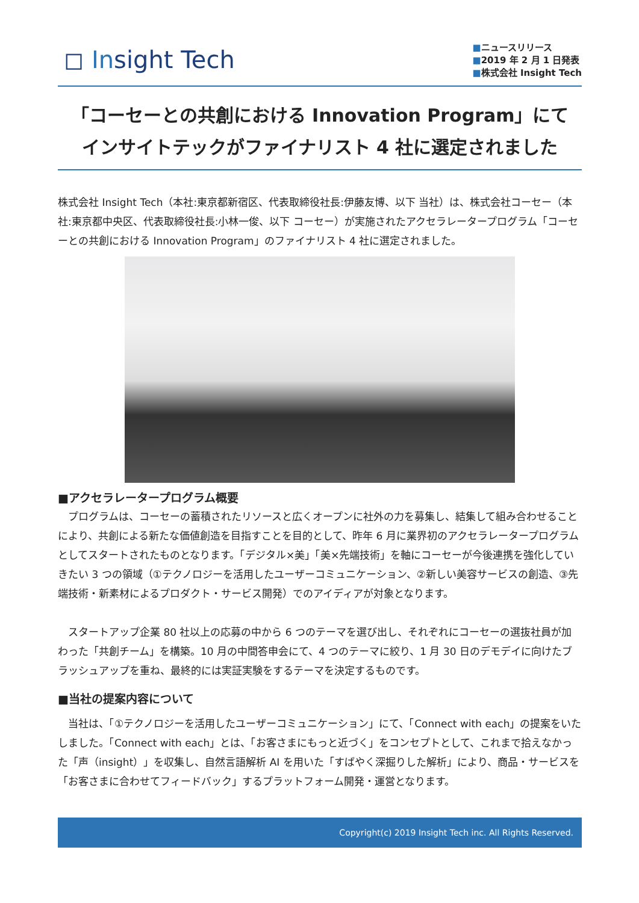◻ Insight Tech
■ニュースリリース
■2019 年 2 月 1 日発表
■株式会社 Insight Tech
「コーセーとの共創における Innovation Program」にて
インサイトテックがファイナリスト 4 社に選定されました
株式会社 Insight Tech（本社:東京都新宿区、代表取締役社長:伊藤友博、以下 当社）は、株式会社コーセー（本社:東京都中央区、代表取締役社長:小林一俊、以下 コーセー）が実施されたアクセラレータープログラム「コーセーとの共創における Innovation Program」のファイナリスト 4 社に選定されました。
■アクセラレータープログラム概要
　プログラムは、コーセーの蓄積されたリソースと広くオープンに社外の力を募集し、結集して組み合わせることにより、共創による新たな価値創造を目指すことを目的として、昨年 6 月に業界初のアクセラレータープログラムとしてスタートされたものとなります。「デジタル×美」「美×先端技術」を軸にコーセーが今後連携を強化していきたい 3 つの領域（①テクノロジーを活用したユーザーコミュニケーション、②新しい美容サービスの創造、③先端技術・新素材によるプロダクト・サービス開発）でのアイディアが対象となります。
　スタートアップ企業 80 社以上の応募の中から 6 つのテーマを選び出し、それぞれにコーセーの選抜社員が加わった「共創チーム」を構築。10 月の中間答申会にて、4 つのテーマに絞り、1 月 30 日のデモデイに向けたブラッシュアップを重ね、最終的には実証実験をするテーマを決定するものです。
■当社の提案内容について
　当社は、「①テクノロジーを活用したユーザーコミュニケーション」にて、「Connect with each」の提案をいたしました。「Connect with each」とは、「お客さまにもっと近づく」をコンセプトとして、これまで拾えなかった「声（insight）」を収集し、自然言語解析 AI を用いた「すばやく深掘りした解析」により、商品・サービスを「お客さまに合わせてフィードバック」するプラットフォーム開発・運営となります。
Copyright(c) 2019 Insight Tech inc. All Rights Reserved.